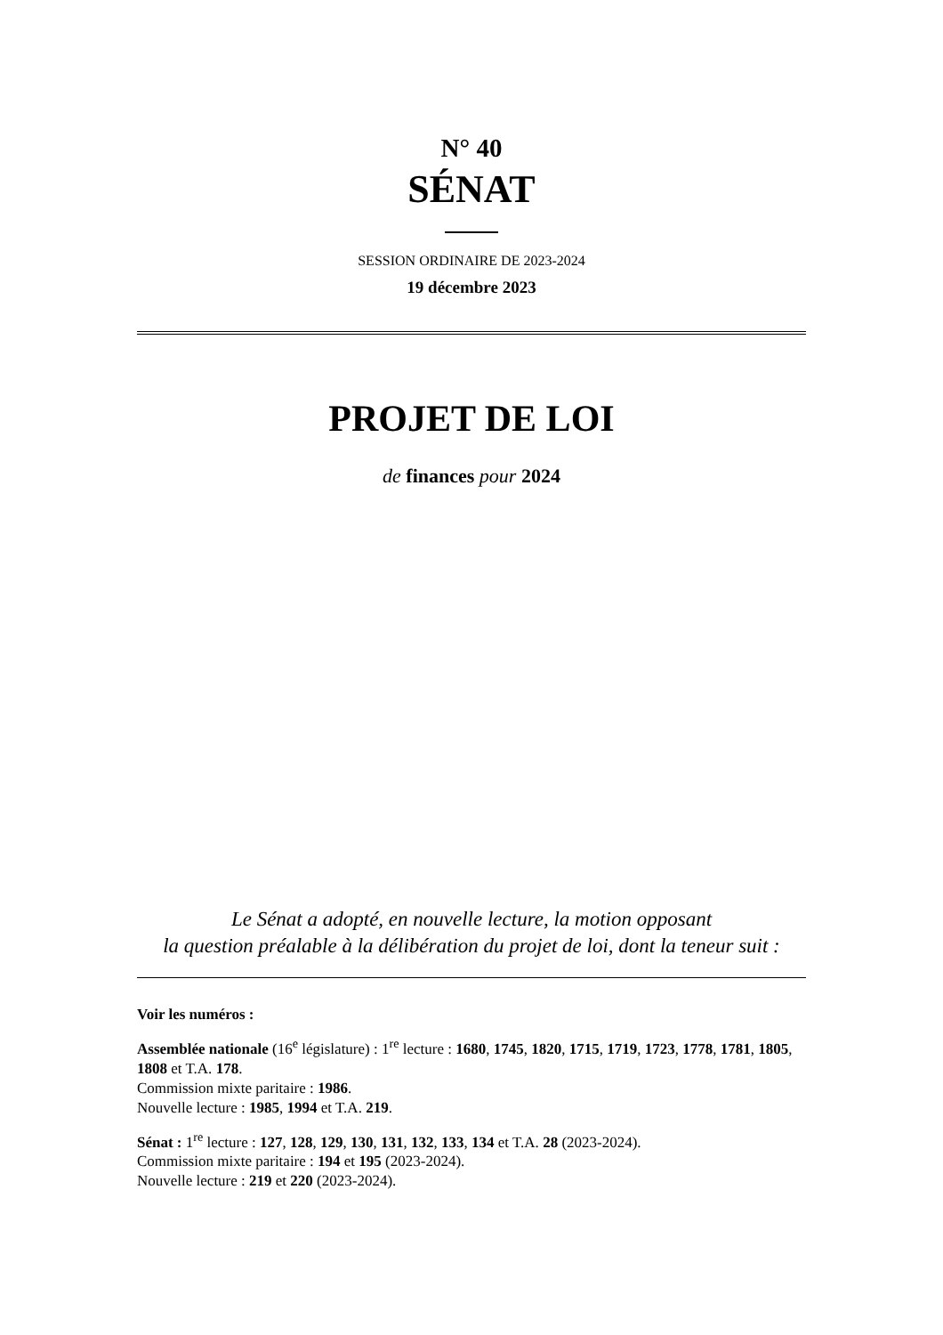N° 40
SÉNAT
SESSION ORDINAIRE DE 2023-2024
19 décembre 2023
PROJET DE LOI
de finances pour 2024
Le Sénat a adopté, en nouvelle lecture, la motion opposant
la question préalable à la délibération du projet de loi, dont la teneur suit :
Voir les numéros :
Assemblée nationale (16<sup>e</sup> législature) : 1<sup>re</sup> lecture : 1680, 1745, 1820, 1715, 1719, 1723, 1778, 1781, 1805, 1808 et T.A. 178.
Commission mixte paritaire : 1986.
Nouvelle lecture : 1985, 1994 et T.A. 219.
Sénat : 1<sup>re</sup> lecture : 127, 128, 129, 130, 131, 132, 133, 134 et T.A. 28 (2023-2024).
Commission mixte paritaire : 194 et 195 (2023-2024).
Nouvelle lecture : 219 et 220 (2023-2024).